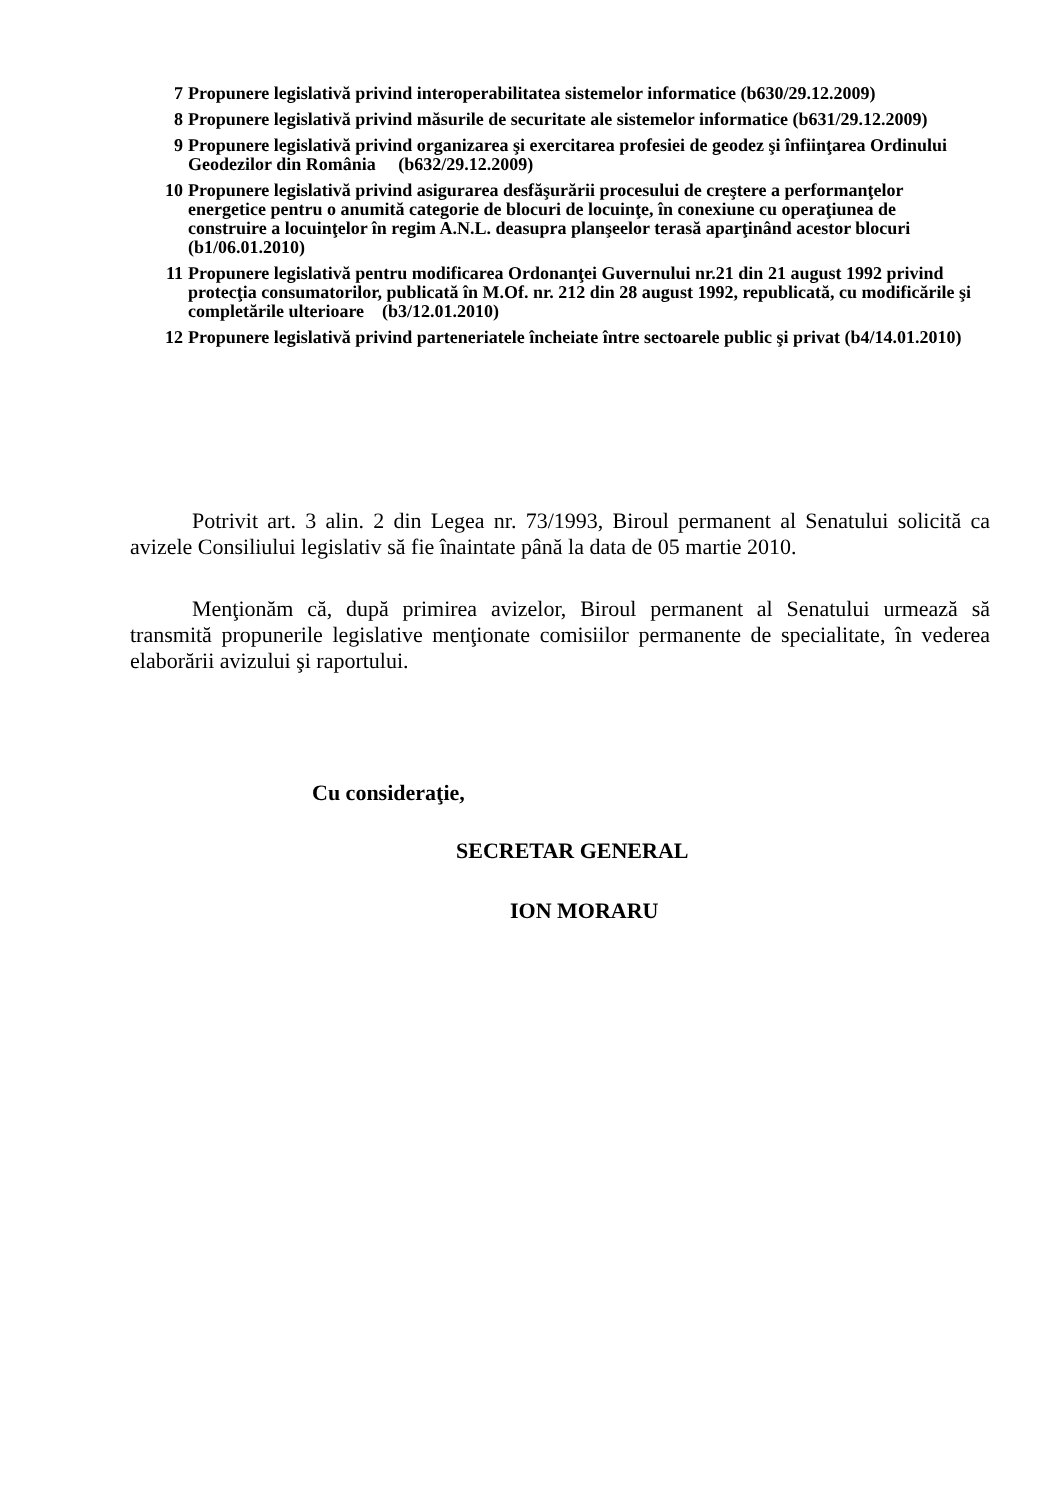7 Propunere legislativă privind interoperabilitatea sistemelor informatice (b630/29.12.2009)
8 Propunere legislativă privind măsurile de securitate ale sistemelor informatice (b631/29.12.2009)
9 Propunere legislativă privind organizarea şi exercitarea profesiei de geodez şi înfiinţarea Ordinului Geodezilor din România (b632/29.12.2009)
10 Propunere legislativă privind asigurarea desfăşurării procesului de creştere a performanţelor energetice pentru o anumită categorie de blocuri de locuinţe, în conexiune cu operaţiunea de construire a locuinţelor în regim A.N.L. deasupra planşeelor terasă aparţinând acestor blocuri (b1/06.01.2010)
11 Propunere legislativă pentru modificarea Ordonanţei Guvernului nr.21 din 21 august 1992 privind protecţia consumatorilor, publicată în M.Of. nr. 212 din 28 august 1992, republicată, cu modificările şi completările ulterioare (b3/12.01.2010)
12 Propunere legislativă privind parteneriatele încheiate între sectoarele public şi privat (b4/14.01.2010)
Potrivit art. 3 alin. 2 din Legea nr. 73/1993, Biroul permanent al Senatului solicită ca avizele Consiliului legislativ să fie înaintate până la data de 05 martie 2010.
Menţionăm că, după primirea avizelor, Biroul permanent al Senatului urmează să transmită propunerile legislative menţionate comisiilor permanente de specialitate, în vederea elaborării avizului şi raportului.
Cu consideraţie,
SECRETAR GENERAL
ION MORARU